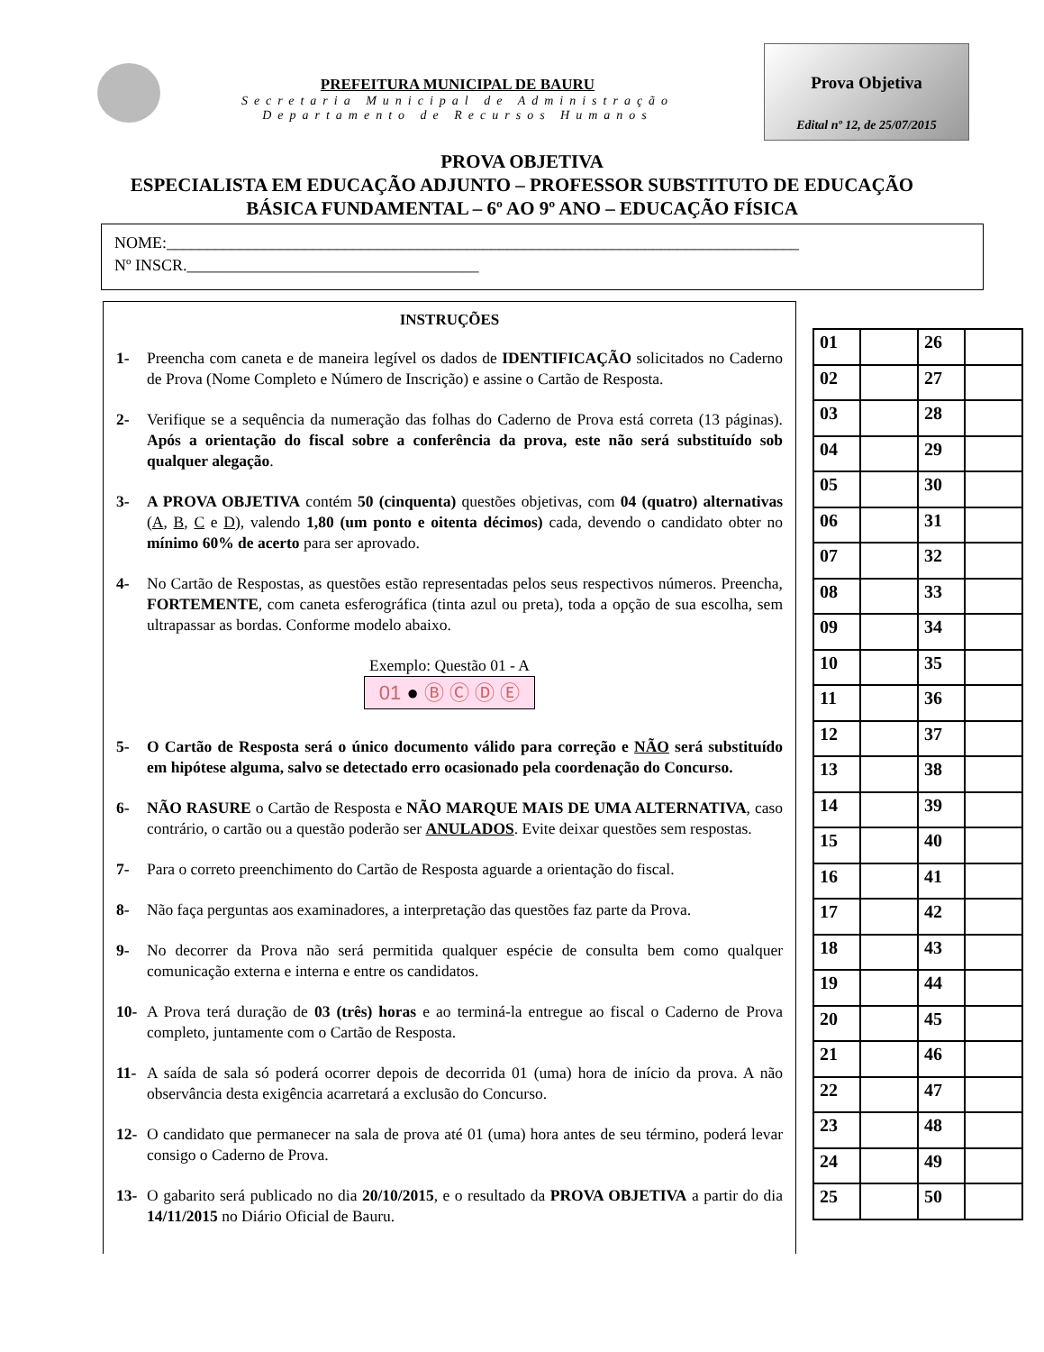PREFEITURA MUNICIPAL DE BAURU
Secretaria Municipal de Administração
Departamento de Recursos Humanos
Prova Objetiva
Edital nº 12, de 25/07/2015
PROVA OBJETIVA
ESPECIALISTA EM EDUCAÇÃO ADJUNTO – PROFESSOR SUBSTITUTO DE EDUCAÇÃO
BÁSICA FUNDAMENTAL – 6º AO 9º ANO – EDUCAÇÃO FÍSICA
NOME:______________________________________________________________________________
Nº INSCR.____________________________________
INSTRUÇÕES
1- Preencha com caneta e de maneira legível os dados de IDENTIFICAÇÃO solicitados no Caderno de Prova (Nome Completo e Número de Inscrição) e assine o Cartão de Resposta.
2- Verifique se a sequência da numeração das folhas do Caderno de Prova está correta (13 páginas). Após a orientação do fiscal sobre a conferência da prova, este não será substituído sob qualquer alegação.
3- A PROVA OBJETIVA contém 50 (cinquenta) questões objetivas, com 04 (quatro) alternativas (A, B, C e D), valendo 1,80 (um ponto e oitenta décimos) cada, devendo o candidato obter no mínimo 60% de acerto para ser aprovado.
4- No Cartão de Respostas, as questões estão representadas pelos seus respectivos números. Preencha, FORTEMENTE, com caneta esferográfica (tinta azul ou preta), toda a opção de sua escolha, sem ultrapassar as bordas. Conforme modelo abaixo.
Exemplo: Questão 01 - A
01 ● Ⓑ Ⓒ Ⓓ Ⓔ
5- O Cartão de Resposta será o único documento válido para correção e NÃO será substituído em hipótese alguma, salvo se detectado erro ocasionado pela coordenação do Concurso.
6- NÃO RASURE o Cartão de Resposta e NÃO MARQUE MAIS DE UMA ALTERNATIVA, caso contrário, o cartão ou a questão poderão ser ANULADOS. Evite deixar questões sem respostas.
7- Para o correto preenchimento do Cartão de Resposta aguarde a orientação do fiscal.
8- Não faça perguntas aos examinadores, a interpretação das questões faz parte da Prova.
9- No decorrer da Prova não será permitida qualquer espécie de consulta bem como qualquer comunicação externa e interna e entre os candidatos.
10- A Prova terá duração de 03 (três) horas e ao terminá-la entregue ao fiscal o Caderno de Prova completo, juntamente com o Cartão de Resposta.
11- A saída de sala só poderá ocorrer depois de decorrida 01 (uma) hora de início da prova. A não observância desta exigência acarretará a exclusão do Concurso.
12- O candidato que permanecer na sala de prova até 01 (uma) hora antes de seu término, poderá levar consigo o Caderno de Prova.
13- O gabarito será publicado no dia 20/10/2015, e o resultado da PROVA OBJETIVA a partir do dia 14/11/2015 no Diário Oficial de Bauru.
| 01 | | 26 | |
| 02 | | 27 | |
| 03 | | 28 | |
| 04 | | 29 | |
| 05 | | 30 | |
| 06 | | 31 | |
| 07 | | 32 | |
| 08 | | 33 | |
| 09 | | 34 | |
| 10 | | 35 | |
| 11 | | 36 | |
| 12 | | 37 | |
| 13 | | 38 | |
| 14 | | 39 | |
| 15 | | 40 | |
| 16 | | 41 | |
| 17 | | 42 | |
| 18 | | 43 | |
| 19 | | 44 | |
| 20 | | 45 | |
| 21 | | 46 | |
| 22 | | 47 | |
| 23 | | 48 | |
| 24 | | 49 | |
| 25 | | 50 | |